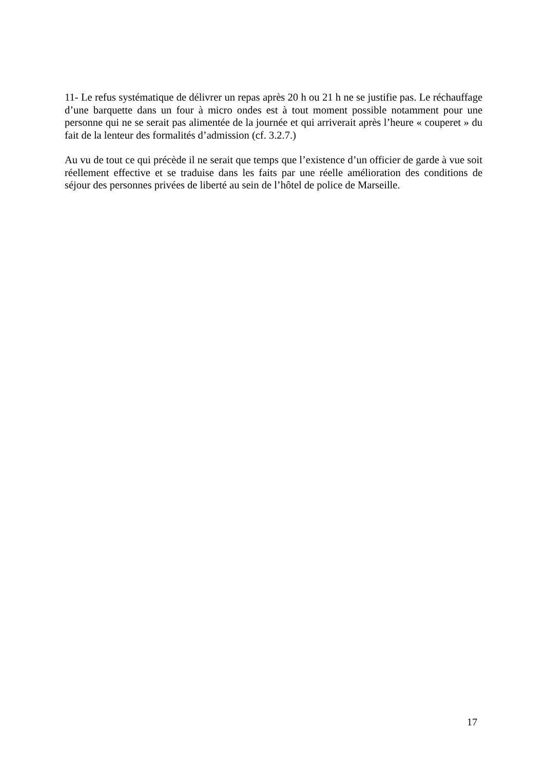11- Le refus systématique de délivrer un repas après 20 h ou 21 h ne se justifie pas. Le réchauffage d’une barquette dans un four à micro ondes est à tout moment possible notamment pour une personne qui ne se serait pas alimentée de la journée et qui arriverait après l’heure « couperet » du fait de la lenteur des formalités d’admission (cf. 3.2.7.)
Au vu de tout ce qui précède il ne serait que temps que l’existence d’un officier de garde à vue soit réellement effective et se traduise dans les faits par une réelle amélioration des conditions de séjour des personnes privées de liberté au sein de l’hôtel de police de Marseille.
17